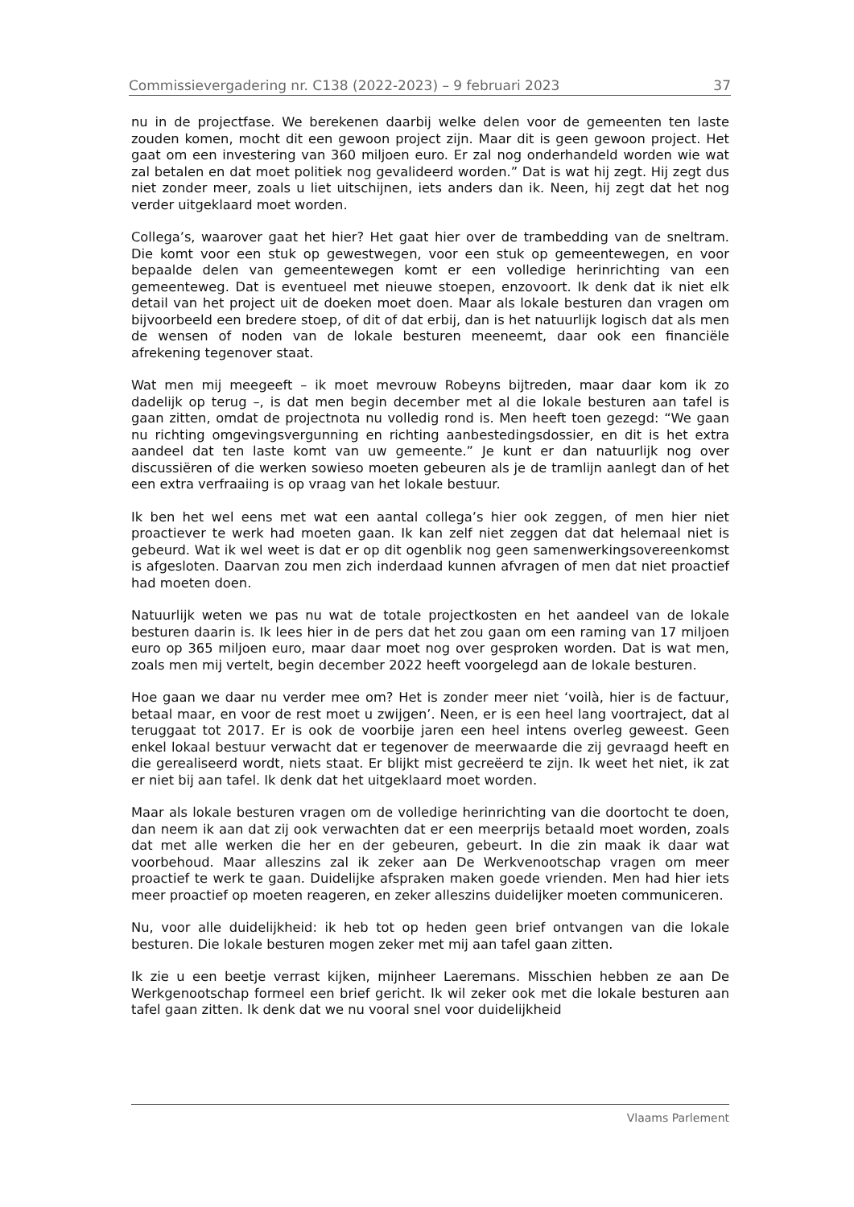Commissievergadering nr. C138 (2022-2023) – 9 februari 2023 37
nu in de projectfase. We berekenen daarbij welke delen voor de gemeenten ten laste zouden komen, mocht dit een gewoon project zijn. Maar dit is geen gewoon project. Het gaat om een investering van 360 miljoen euro. Er zal nog onderhandeld worden wie wat zal betalen en dat moet politiek nog gevalideerd worden.” Dat is wat hij zegt. Hij zegt dus niet zonder meer, zoals u liet uitschijnen, iets anders dan ik. Neen, hij zegt dat het nog verder uitgeklaard moet worden.
Collega’s, waarover gaat het hier? Het gaat hier over de trambedding van de sneltram. Die komt voor een stuk op gewestwegen, voor een stuk op gemeentewegen, en voor bepaalde delen van gemeentewegen komt er een volledige herinrichting van een gemeenteweg. Dat is eventueel met nieuwe stoepen, enzovoort. Ik denk dat ik niet elk detail van het project uit de doeken moet doen. Maar als lokale besturen dan vragen om bijvoorbeeld een bredere stoep, of dit of dat erbij, dan is het natuurlijk logisch dat als men de wensen of noden van de lokale besturen meeneemt, daar ook een financiële afrekening tegenover staat.
Wat men mij meegeeft – ik moet mevrouw Robeyns bijtreden, maar daar kom ik zo dadelijk op terug –, is dat men begin december met al die lokale besturen aan tafel is gaan zitten, omdat de projectnota nu volledig rond is. Men heeft toen gezegd: “We gaan nu richting omgevingsvergunning en richting aanbestedingsdossier, en dit is het extra aandeel dat ten laste komt van uw gemeente.” Je kunt er dan natuurlijk nog over discussiëren of die werken sowieso moeten gebeuren als je de tramlijn aanlegt dan of het een extra verfraaiing is op vraag van het lokale bestuur.
Ik ben het wel eens met wat een aantal collega’s hier ook zeggen, of men hier niet proactiever te werk had moeten gaan. Ik kan zelf niet zeggen dat dat helemaal niet is gebeurd. Wat ik wel weet is dat er op dit ogenblik nog geen samenwerkingsovereenkomst is afgesloten. Daarvan zou men zich inderdaad kunnen afvragen of men dat niet proactief had moeten doen.
Natuurlijk weten we pas nu wat de totale projectkosten en het aandeel van de lokale besturen daarin is. Ik lees hier in de pers dat het zou gaan om een raming van 17 miljoen euro op 365 miljoen euro, maar daar moet nog over gesproken worden. Dat is wat men, zoals men mij vertelt, begin december 2022 heeft voorgelegd aan de lokale besturen.
Hoe gaan we daar nu verder mee om? Het is zonder meer niet ‘voilà, hier is de factuur, betaal maar, en voor de rest moet u zwijgen’. Neen, er is een heel lang voortraject, dat al teruggaat tot 2017. Er is ook de voorbije jaren een heel intens overleg geweest. Geen enkel lokaal bestuur verwacht dat er tegenover de meerwaarde die zij gevraagd heeft en die gerealiseerd wordt, niets staat. Er blijkt mist gecreëerd te zijn. Ik weet het niet, ik zat er niet bij aan tafel. Ik denk dat het uitgeklaard moet worden.
Maar als lokale besturen vragen om de volledige herinrichting van die doortocht te doen, dan neem ik aan dat zij ook verwachten dat er een meerprijs betaald moet worden, zoals dat met alle werken die her en der gebeuren, gebeurt. In die zin maak ik daar wat voorbehoud. Maar alleszins zal ik zeker aan De Werkvenootschap vragen om meer proactief te werk te gaan. Duidelijke afspraken maken goede vrienden. Men had hier iets meer proactief op moeten reageren, en zeker alleszins duidelijker moeten communiceren.
Nu, voor alle duidelijkheid: ik heb tot op heden geen brief ontvangen van die lokale besturen. Die lokale besturen mogen zeker met mij aan tafel gaan zitten.
Ik zie u een beetje verrast kijken, mijnheer Laeremans. Misschien hebben ze aan De Werkgenootschap formeel een brief gericht. Ik wil zeker ook met die lokale besturen aan tafel gaan zitten. Ik denk dat we nu vooral snel voor duidelijkheid
Vlaams Parlement